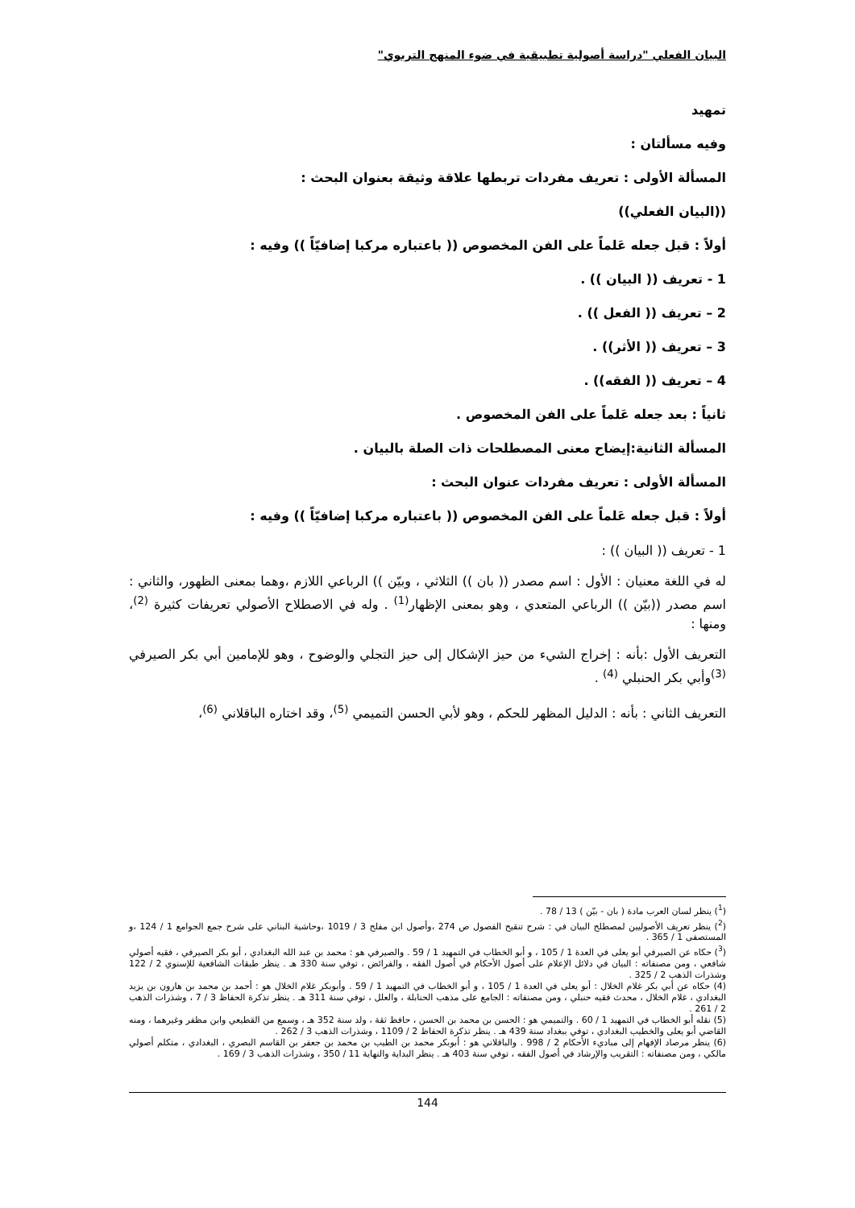البيان الفعلي "دراسة أصولية تطبيقية في ضوء المنهج التربوي"
تمهيد
وفيه مسألتان :
المسألة الأولى : تعريف مفردات تربطها علاقة وثيقة بعنوان البحث :
((البيان الفعلي))
أولاً : قبل جعله عَلماً على الفن المخصوص (( باعتباره مركبا إضافيّاً )) وفيه :
1 - تعريف (( البيان )) .
2 – تعريف (( الفعل )) .
3 – تعريف (( الأثر)) .
4 – تعريف (( الفقه)) .
ثانياً : بعد جعله عَلماً على الفن المخصوص .
المسألة الثانية:إيضاح معنى المصطلحات ذات الصلة بالبيان .
المسألة الأولى : تعريف مفردات عنوان البحث :
أولاً : قبل جعله عَلماً على الفن المخصوص (( باعتباره مركبا إضافيّاً )) وفيه :
1 - تعريف (( البيان )) :
له في اللغة معنيان : الأول : اسم مصدر (( بان )) الثلاثي ، وبيّن )) الرباعي اللازم ،وهما بمعنى الظهور، والثاني : اسم مصدر ((بيّن )) الرباعي المتعدي ، وهو بمعنى الإظهار<sup>(1)</sup> . وله في الاصطلاح الأصولي تعريفات كثيرة <sup>(2)</sup>، ومنها :
التعريف الأول :بأنه : إخراج الشيء من حيز الإشكال إلى حيز التجلي والوضوح ، وهو للإمامين أبي بكر الصيرفي <sup>(3)</sup>وأبي بكر الحنبلي <sup>(4)</sup> .
التعريف الثاني : بأنه : الدليل المظهر للحكم ، وهو لأبي الحسن التميمي <sup>(5)</sup>، وقد اختاره الباقلاني <sup>(6)</sup>،
(<sup>1</sup>) ينظر لسان العرب مادة ( بان - بيّن ) 13 / 78 .
(<sup>2</sup>) ينظر تعريف الأصوليين لمصطلح البيان في : شرح تنقيح الفصول ص 274 ،وأصول ابن مفلح 3 / 1019 ،وحاشية البناني على شرح جمع الجوامع 1 / 124 ،و المستصفى 1 / 365 .
(<sup>3</sup>) حكاه عن الصيرفي أبو يعلى في العدة 1 / 105 ، و أبو الخطاب في التمهيد 1 / 59 . والصيرفي هو : محمد بن عبد الله البغدادي ، أبو بكر الصيرفي ، فقيه أصولي شافعي ، ومن مصنفاته : البيان في دلائل الإعلام على أصول الأحكام في أصول الفقه ، والفرائض ، توفي سنة 330 هـ . ينظر طبقات الشافعية للإسنوي 2 / 122 وشذرات الذهب 2 / 325 .
(4) حكاه عن أبي بكر غلام الخلال : أبو يعلى في العدة 1 / 105 ، و أبو الخطاب في التمهيد 1 / 59 . وأبوبكر غلام الخلال هو : أحمد بن محمد بن هارون بن يزيد البغدادي ، غلام الخلال ، محدث فقيه حنبلي ، ومن مصنفاته : الجامع على مذهب الحنابلة ، والعلل ، توفي سنة 311 هـ . ينظر تذكرة الحفاظ 3 / 7 ، وشذرات الذهب 2 / 261 .
(5) نقله أبو الخطاب في التمهيد 1 / 60 . والتميمي هو : الحسن بن محمد بن الحسن ، حافظ ثقة ، ولد سنة 352 هـ ، وسمع من القطيعي وابن مظفر وغيرهما ، ومنه القاضي أبو يعلى والخطيب البغدادي ، توفي ببغداد سنة 439 هـ . ينظر تذكرة الحفاظ 2 / 1109 ، وشذرات الذهب 3 / 262 .
(6) ينظر مرصاد الإفهام إلى مباديء الأحكام 2 / 998 . والباقلاني هو : أبوبكر محمد بن الطيب بن محمد بن جعفر بن القاسم البصري ، البغدادي ، متكلم أصولي مالكي ، ومن مصنفاته : التقريب والإرشاد في أصول الفقه ، توفي سنة 403 هـ . ينظر البداية والنهاية 11 / 350 ، وشذرات الذهب 3 / 169 .
144